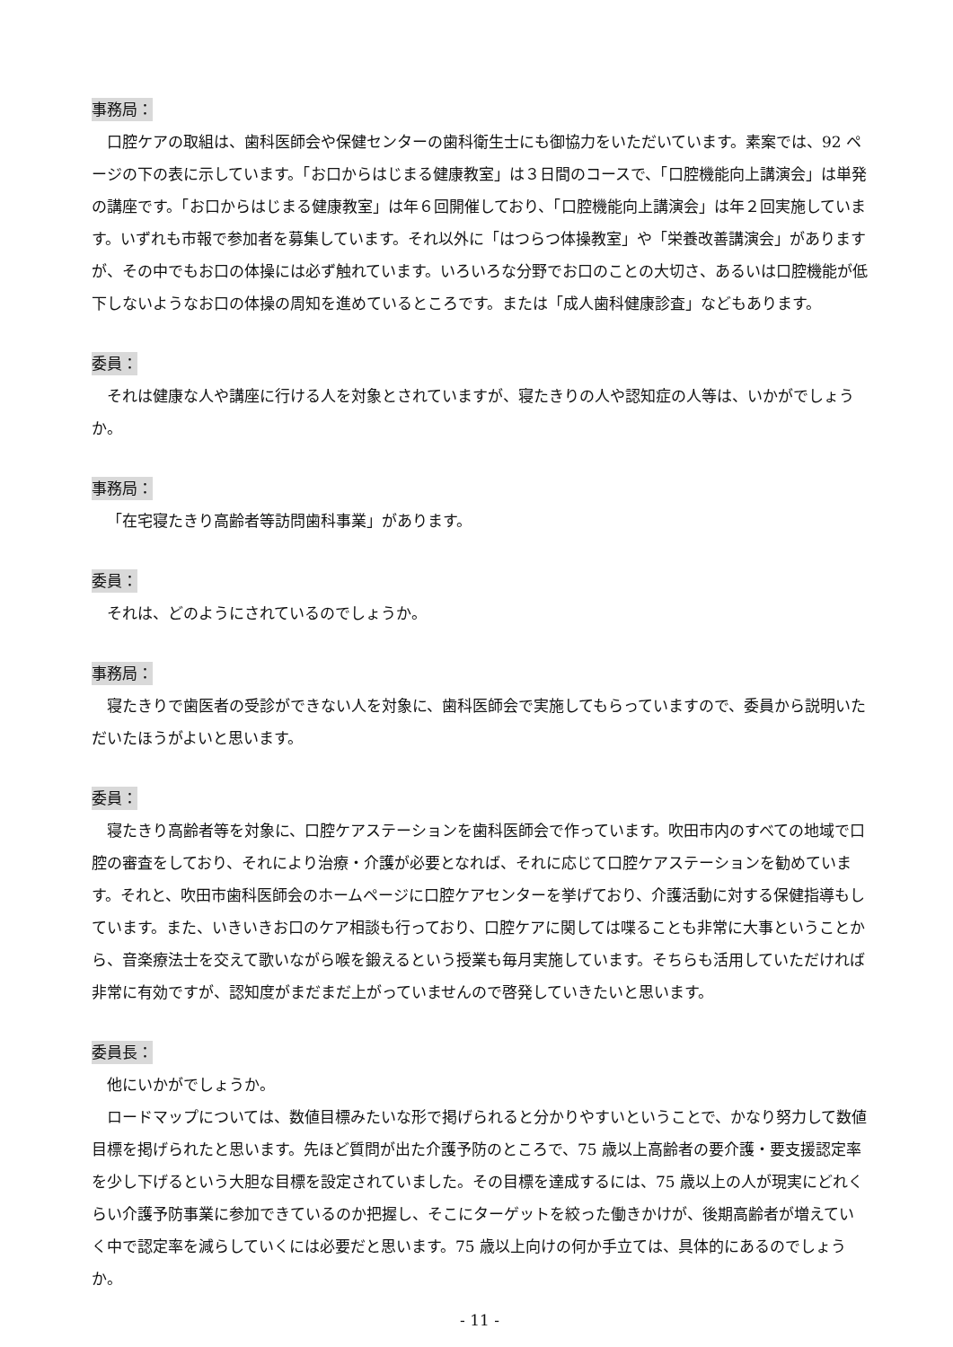事務局：
口腔ケアの取組は、歯科医師会や保健センターの歯科衛生士にも御協力をいただいています。素案では、92 ページの下の表に示しています。「お口からはじまる健康教室」は３日間のコースで、「口腔機能向上講演会」は単発の講座です。「お口からはじまる健康教室」は年６回開催しており、「口腔機能向上講演会」は年２回実施しています。いずれも市報で参加者を募集しています。それ以外に「はつらつ体操教室」や「栄養改善講演会」がありますが、その中でもお口の体操には必ず触れています。いろいろな分野でお口のことの大切さ、あるいは口腔機能が低下しないようなお口の体操の周知を進めているところです。または「成人歯科健康診査」などもあります。
委員：
それは健康な人や講座に行ける人を対象とされていますが、寝たきりの人や認知症の人等は、いかがでしょうか。
事務局：
「在宅寝たきり高齢者等訪問歯科事業」があります。
委員：
それは、どのようにされているのでしょうか。
事務局：
寝たきりで歯医者の受診ができない人を対象に、歯科医師会で実施してもらっていますので、委員から説明いただいたほうがよいと思います。
委員：
寝たきり高齢者等を対象に、口腔ケアステーションを歯科医師会で作っています。吹田市内のすべての地域で口腔の審査をしており、それにより治療・介護が必要となれば、それに応じて口腔ケアステーションを勧めています。それと、吹田市歯科医師会のホームページに口腔ケアセンターを挙げており、介護活動に対する保健指導もしています。また、いきいきお口のケア相談も行っており、口腔ケアに関しては喋ることも非常に大事ということから、音楽療法士を交えて歌いながら喉を鍛えるという授業も毎月実施しています。そちらも活用していただければ非常に有効ですが、認知度がまだまだ上がっていませんので啓発していきたいと思います。
委員長：
他にいかがでしょうか。
ロードマップについては、数値目標みたいな形で掲げられると分かりやすいということで、かなり努力して数値目標を掲げられたと思います。先ほど質問が出た介護予防のところで、75 歳以上高齢者の要介護・要支援認定率を少し下げるという大胆な目標を設定されていました。その目標を達成するには、75 歳以上の人が現実にどれくらい介護予防事業に参加できているのか把握し、そこにターゲットを絞った働きかけが、後期高齢者が増えていく中で認定率を減らしていくには必要だと思います。75 歳以上向けの何か手立ては、具体的にあるのでしょうか。
- 11 -